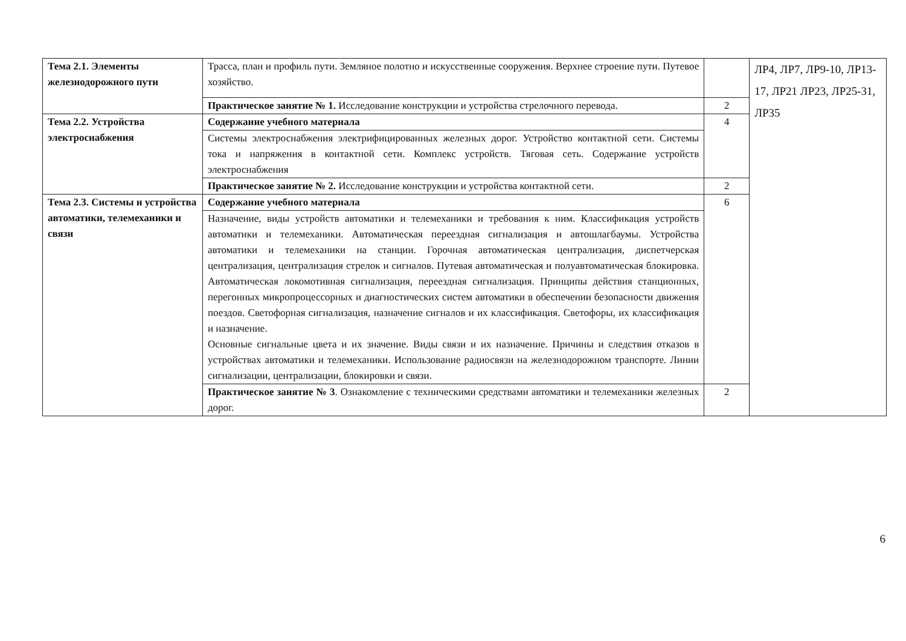| Тема 2.1. Элементы железнодорожного пути | Трасса, план и профиль пути. Земляное полотно и искусственные сооружения. Верхнее строение пути. Путевое хозяйство. | | ЛР4, ЛР7, ЛР9-10, ЛР13-17, ЛР21 ЛР23, ЛР25-31, ЛР35 |
| | Практическое занятие № 1. Исследование конструкции и устройства стрелочного перевода. | 2 | |
| Тема 2.2. Устройства электроснабжения | Содержание учебного материала | 4 | |
| | Системы электроснабжения электрифицированных железных дорог. Устройство контактной сети. Системы тока и напряжения в контактной сети. Комплекс устройств. Тяговая сеть. Содержание устройств электроснабжения | | |
| | Практическое занятие № 2. Исследование конструкции и устройства контактной сети. | 2 | |
| Тема 2.3. Системы и устройства автоматики, телемеханики и связи | Содержание учебного материала | 6 | |
| | Назначение, виды устройств автоматики и телемеханики и требования к ним. Классификация устройств автоматики и телемеханики. Автоматическая переездная сигнализация и автошлагбаумы. Устройства автоматики и телемеханики на станции. Горочная автоматическая централизация, диспетчерская централизация, централизация стрелок и сигналов. Путевая автоматическая и полуавтоматическая блокировка. Автоматическая локомотивная сигнализация, переездная сигнализация. Принципы действия станционных, перегонных микропроцессорных и диагностических систем автоматики в обеспечении безопасности движения поездов. Светофорная сигнализация, назначение сигналов и их классификация. Светофоры, их классификация и назначение. Основные сигнальные цвета и их значение. Виды связи и их назначение. Причины и следствия отказов в устройствах автоматики и телемеханики. Использование радиосвязи на железнодорожном транспорте. Линии сигнализации, централизации, блокировки и связи. | | |
| | Практическое занятие № 3 . Ознакомление с техническими средствами автоматики и телемеханики железных дорог. | 2 | |
6